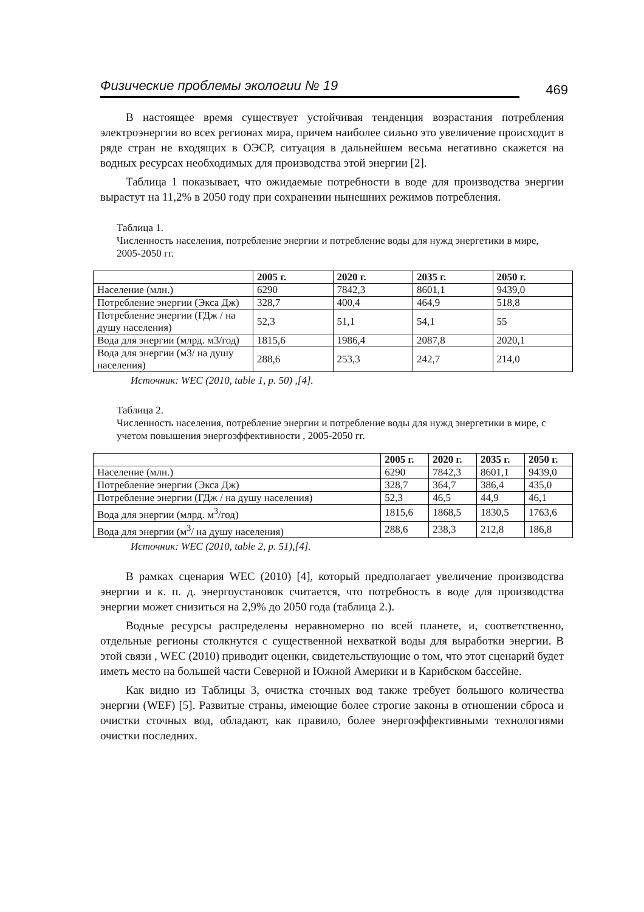Физические проблемы экологии № 19
469
В настоящее время существует устойчивая тенденция возрастания потребления электроэнергии во всех регионах мира, причем наиболее сильно это увеличение происходит в ряде стран не входящих в ОЭСР, ситуация в дальнейшем весьма негативно скажется на водных ресурсах необходимых для производства этой энергии [2].
Таблица 1 показывает, что ожидаемые потребности в воде для производства энергии вырастут на 11,2% в 2050 году при сохранении нынешних режимов потребления.
Таблица 1.
Численность населения, потребление энергии и потребление воды для нужд энергетики в мире, 2005-2050 гг.
| | 2005 г. | 2020 г. | 2035 г. | 2050 г. |
| --- | --- | --- | --- | --- |
| Население (млн.) | 6290 | 7842,3 | 8601,1 | 9439,0 |
| Потребление энергии (Экса Дж) | 328,7 | 400,4 | 464,9 | 518,8 |
| Потребление энергии (ГДж / на душу населения) | 52,3 | 51,1 | 54,1 | 55 |
| Вода для энергии (млрд. м3/год) | 1815,6 | 1986,4 | 2087,8 | 2020,1 |
| Вода для энергии (м3/ на душу населения) | 288,6 | 253,3 | 242,7 | 214,0 |
Источник: WEC (2010, table 1, p. 50) ,[4].
Таблица 2.
Численность населения, потребление энергии и потребление воды для нужд энергетики в мире, с учетом повышения энергоэффективности , 2005-2050 гг.
| | 2005 г. | 2020 г. | 2035 г. | 2050 г. |
| --- | --- | --- | --- | --- |
| Население (млн.) | 6290 | 7842,3 | 8601,1 | 9439,0 |
| Потребление энергии (Экса Дж) | 328,7 | 364,7 | 386,4 | 435,0 |
| Потребление энергии (ГДж / на душу населения) | 52,3 | 46,5 | 44,9 | 46,1 |
| Вода для энергии (млрд. м<sup>3</sup>/год) | 1815,6 | 1868,5 | 1830,5 | 1763,6 |
| Вода для энергии (м<sup>3</sup>/ на душу населения) | 288,6 | 238,3 | 212,8 | 186,8 |
Источник: WEC (2010, table 2, p. 51),[4].
В рамках сценария WEC (2010) [4], который предполагает увеличение производства энергии и к. п. д. энергоустановок считается, что потребность в воде для производства энергии может снизиться на 2,9% до 2050 года (таблица 2.).
Водные ресурсы распределены неравномерно по всей планете, и, соответственно, отдельные регионы столкнутся с существенной нехваткой воды для выработки энергии. В этой связи , WEC (2010) приводит оценки, свидетельствующие о том, что этот сценарий будет иметь место на большей части Северной и Южной Америки и в Карибском бассейне.
Как видно из Таблицы 3, очистка сточных вод также требует большого количества энергии (WEF) [5]. Развитые страны, имеющие более строгие законы в отношении сброса и очистки сточных вод, обладают, как правило, более энергоэффективными технологиями очистки последних.